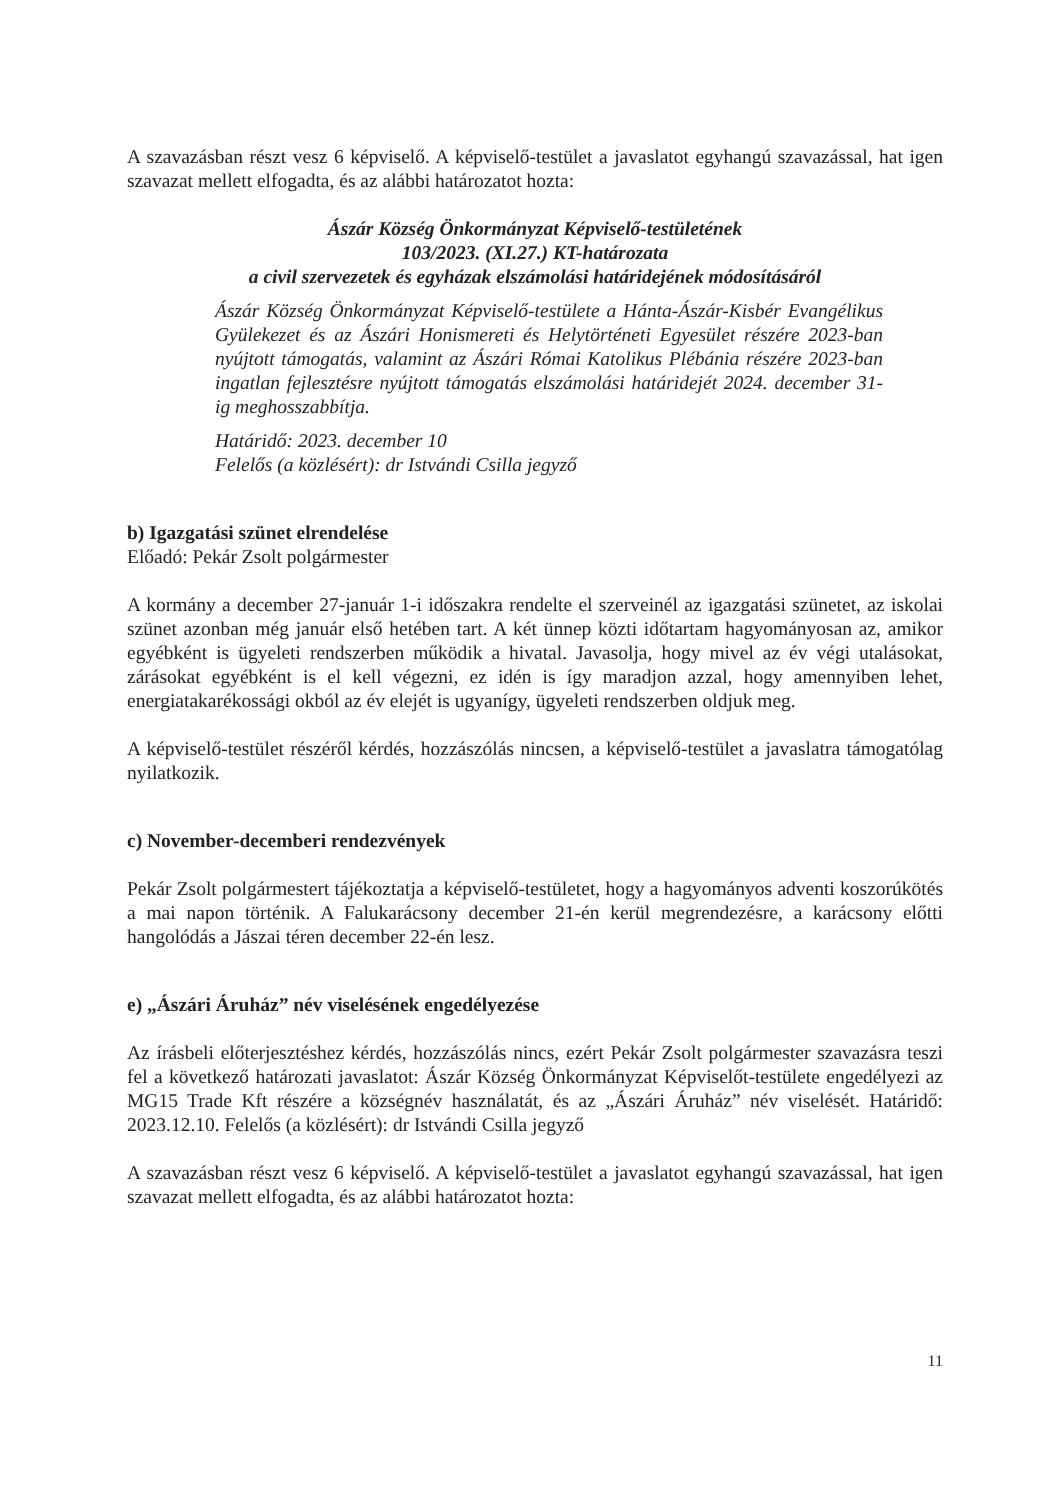A szavazásban részt vesz 6 képviselő. A képviselő-testület a javaslatot egyhangú szavazással, hat igen szavazat mellett elfogadta, és az alábbi határozatot hozta:
Ászár Község Önkormányzat Képviselő-testületének
103/2023. (XI.27.) KT-határozata
a civil szervezetek és egyházak elszámolási határidejének módosításáról
Ászár Község Önkormányzat Képviselő-testülete a Hánta-Ászár-Kisbér Evangélikus Gyülekezet és az Ászári Honismereti és Helytörténeti Egyesület részére 2023-ban nyújtott támogatás, valamint az Ászári Római Katolikus Plébánia részére 2023-ban ingatlan fejlesztésre nyújtott támogatás elszámolási határidejét 2024. december 31-ig meghosszabbítja.
Határidő: 2023. december 10
Felelős (a közlésért): dr Istvándi Csilla jegyző
b) Igazgatási szünet elrendelése
Előadó: Pekár Zsolt polgármester
A kormány a december 27-január 1-i időszakra rendelte el szerveinél az igazgatási szünetet, az iskolai szünet azonban még január első hetében tart. A két ünnep közti időtartam hagyományosan az, amikor egyébként is ügyeleti rendszerben működik a hivatal. Javasolja, hogy mivel az év végi utalásokat, zárásokat egyébként is el kell végezni, ez idén is így maradjon azzal, hogy amennyiben lehet, energiatakarékossági okból az év elejét is ugyanígy, ügyeleti rendszerben oldjuk meg.
A képviselő-testület részéről kérdés, hozzászólás nincsen, a képviselő-testület a javaslatra támogatólag nyilatkozik.
c) November-decemberi rendezvények
Pekár Zsolt polgármestert tájékoztatja a képviselő-testületet, hogy a hagyományos adventi koszorúkötés a mai napon történik. A Falukarácsony december 21-én kerül megrendezésre, a karácsony előtti hangolódás a Jászai téren december 22-én lesz.
e) „Ászári Áruház” név viselésének engedélyezése
Az írásbeli előterjesztéshez kérdés, hozzászólás nincs, ezért Pekár Zsolt polgármester szavazásra teszi fel a következő határozati javaslatot: Ászár Község Önkormányzat Képviselőt-testülete engedélyezi az MG15 Trade Kft részére a községnév használatát, és az „Ászári Áruház” név viselését. Határidő: 2023.12.10. Felelős (a közlésért): dr Istvándi Csilla jegyző
A szavazásban részt vesz 6 képviselő. A képviselő-testület a javaslatot egyhangú szavazással, hat igen szavazat mellett elfogadta, és az alábbi határozatot hozta:
11